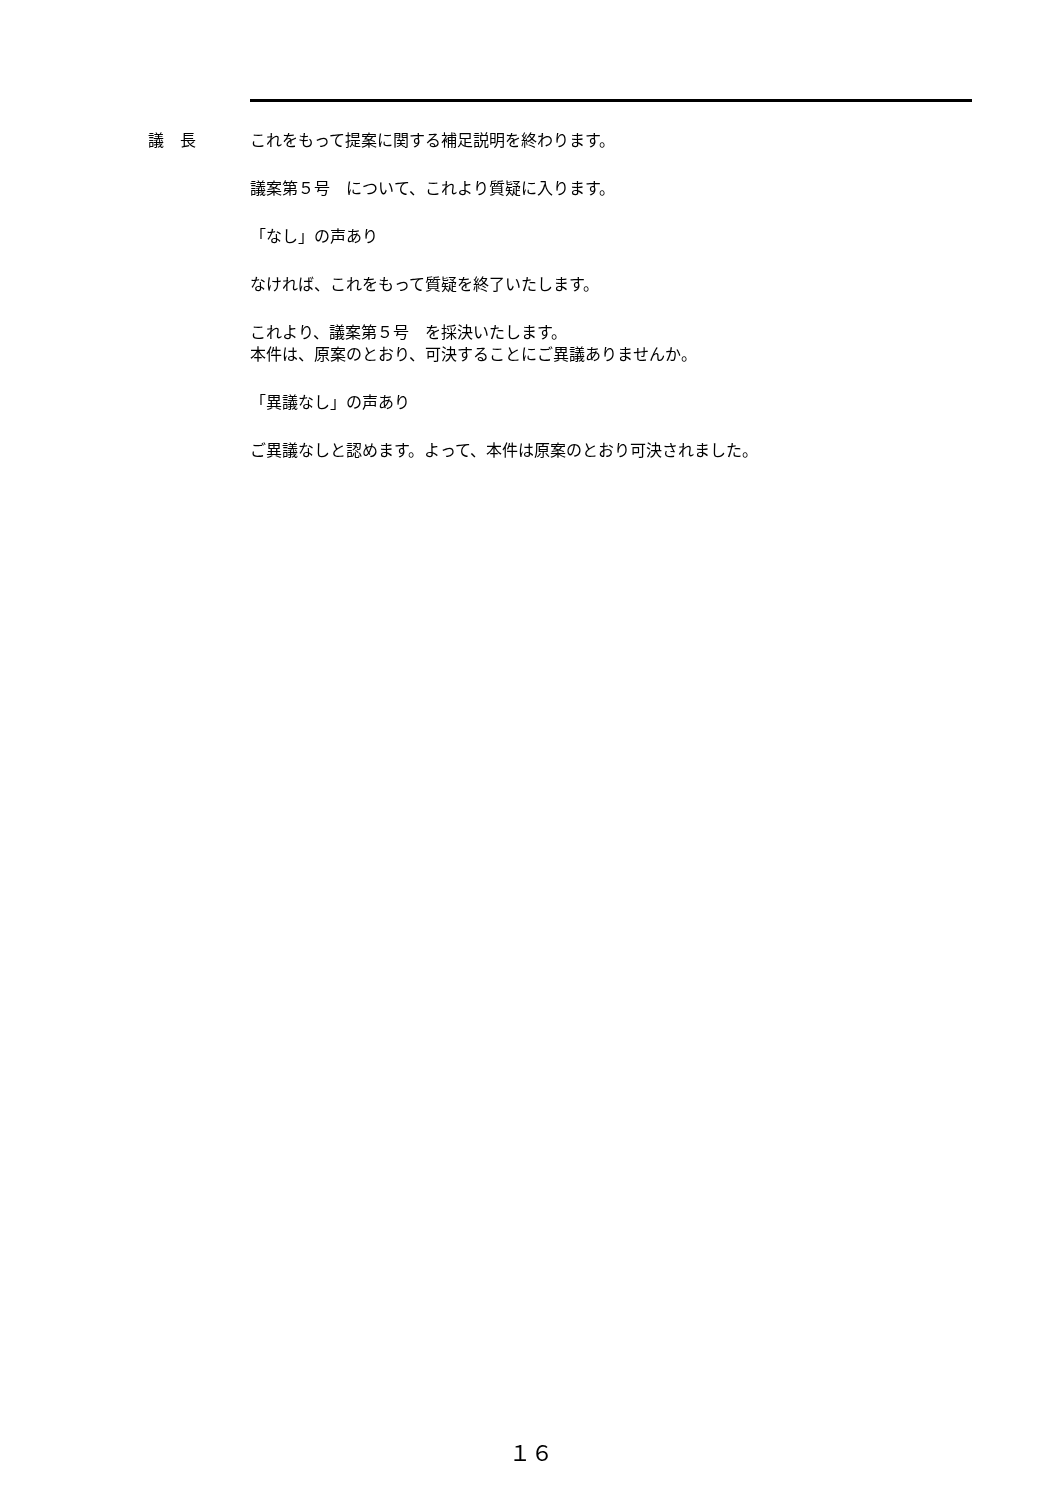議　長 これをもって提案に関する補足説明を終わります。
議案第５号　について、これより質疑に入ります。
「なし」の声あり
なければ、これをもって質疑を終了いたします。
これより、議案第５号　を採決いたします。
本件は、原案のとおり、可決することにご異議ありませんか。
「異議なし」の声あり
ご異議なしと認めます。よって、本件は原案のとおり可決されました。
１６